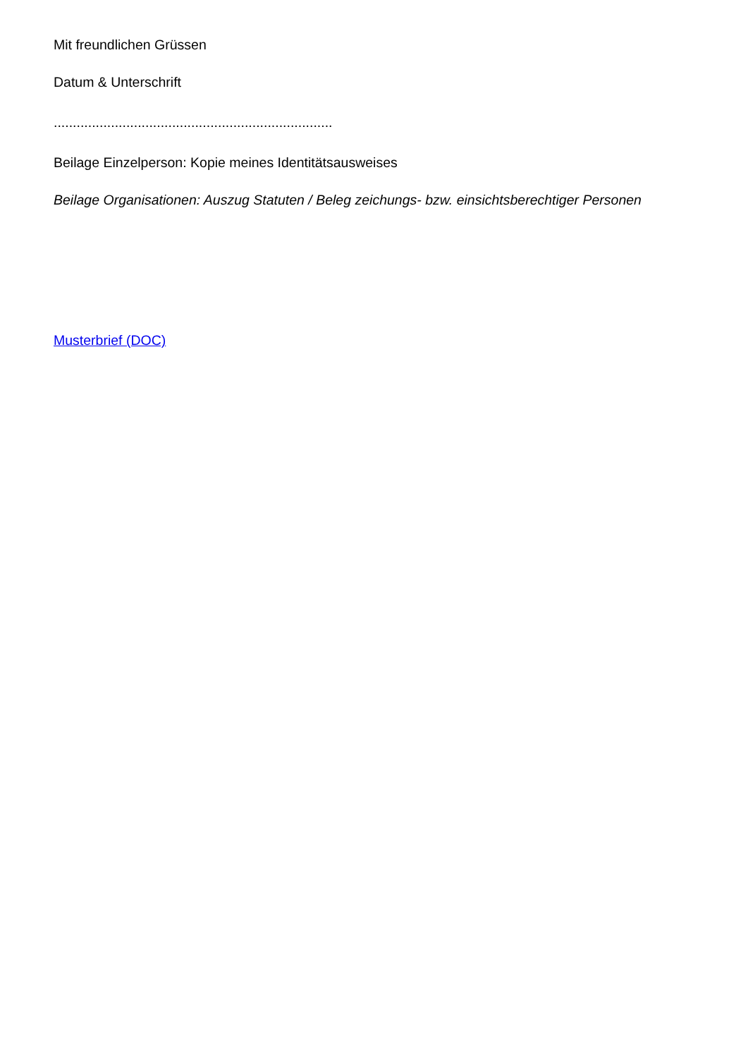Mit freundlichen Grüssen
Datum & Unterschrift
.........................................................................
Beilage Einzelperson: Kopie meines Identitätsausweises
Beilage Organisationen: Auszug Statuten / Beleg zeichungs- bzw. einsichtsberechtiger Personen
Musterbrief (DOC)